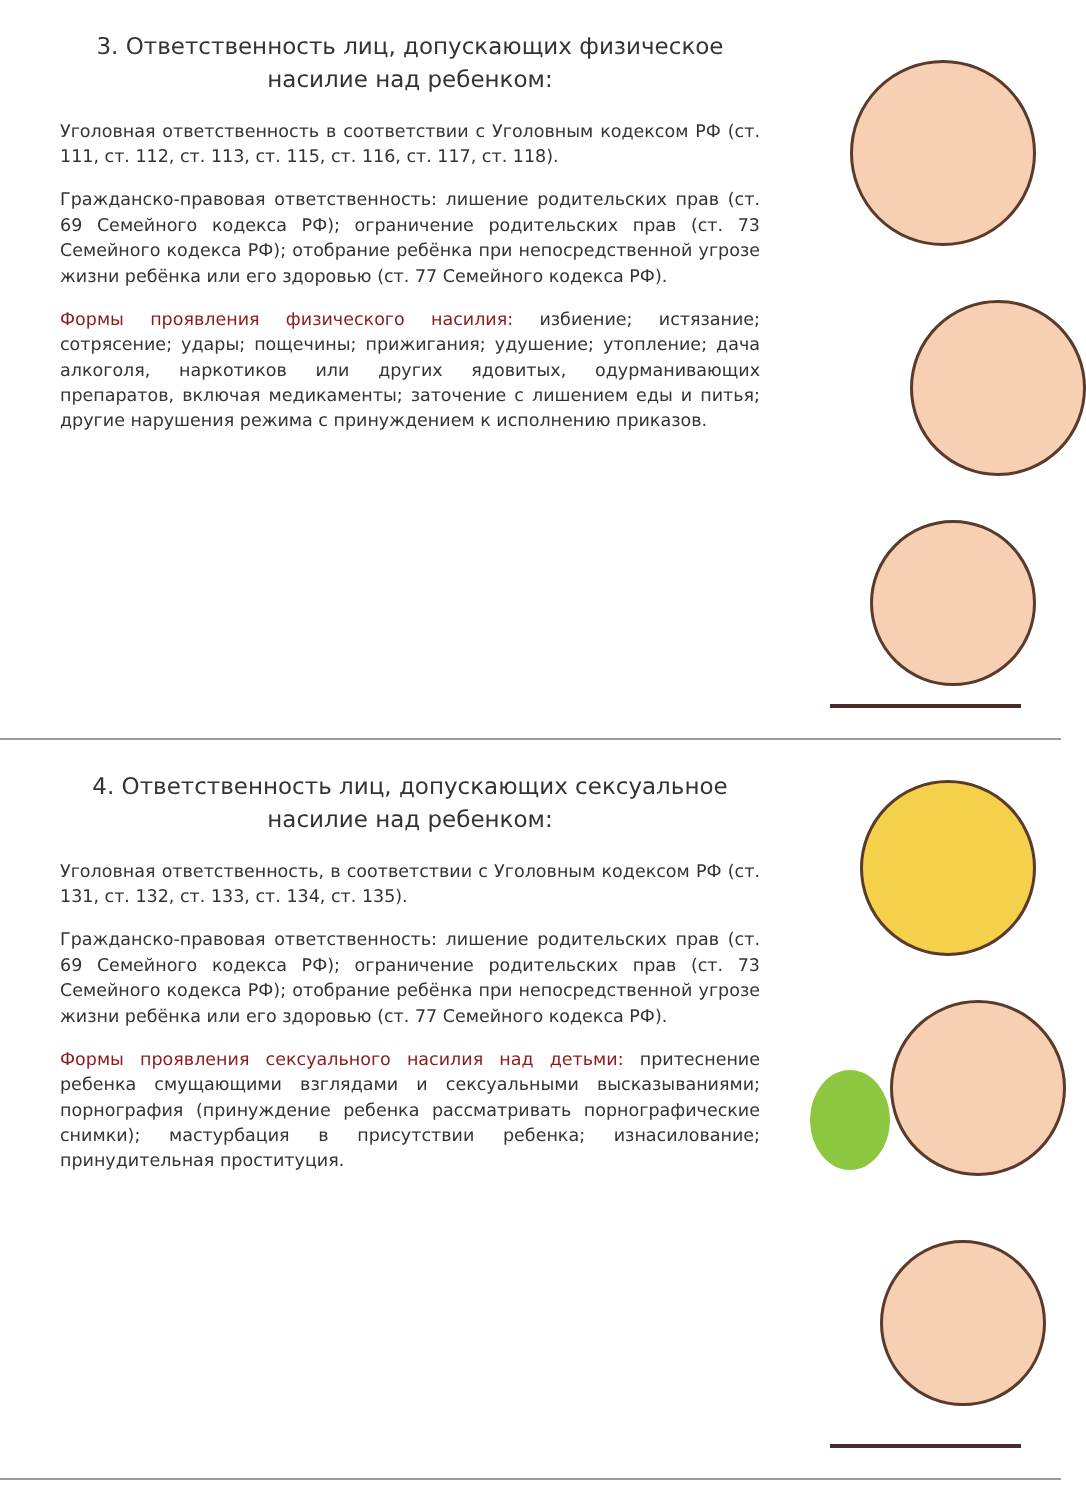3. Ответственность лиц, допускающих физическое насилие над ребенком:
Уголовная ответственность в соответствии с Уголовным кодексом РФ (ст. 111, ст. 112, ст. 113, ст. 115, ст. 116, ст. 117, ст. 118).
Гражданско-правовая ответственность: лишение родительских прав (ст. 69 Семейного кодекса РФ); ограничение родительских прав (ст. 73 Семейного кодекса РФ); отобрание ребёнка при непосредственной угрозе жизни ребёнка или его здоровью (ст. 77 Семейного кодекса РФ).
Формы проявления физического насилия: избиение; истязание; сотрясение; удары; пощечины; прижигания; удушение; утопление; дача алкоголя, наркотиков или других ядовитых, одурманивающих препаратов, включая медикаменты; заточение с лишением еды и питья; другие нарушения режима с принуждением к исполнению приказов.
4. Ответственность лиц, допускающих сексуальное насилие над ребенком:
Уголовная ответственность, в соответствии с Уголовным кодексом РФ (ст. 131, ст. 132, ст. 133, ст. 134, ст. 135).
Гражданско-правовая ответственность: лишение родительских прав (ст. 69 Семейного кодекса РФ); ограничение родительских прав (ст. 73 Семейного кодекса РФ); отобрание ребёнка при непосредственной угрозе жизни ребёнка или его здоровью (ст. 77 Семейного кодекса РФ).
Формы проявления сексуального насилия над детьми: притеснение ребенка смущающими взглядами и сексуальными высказываниями; порнография (принуждение ребенка рассматривать порнографические снимки); мастурбация в присутствии ребенка; изнасилование; принудительная проституция.